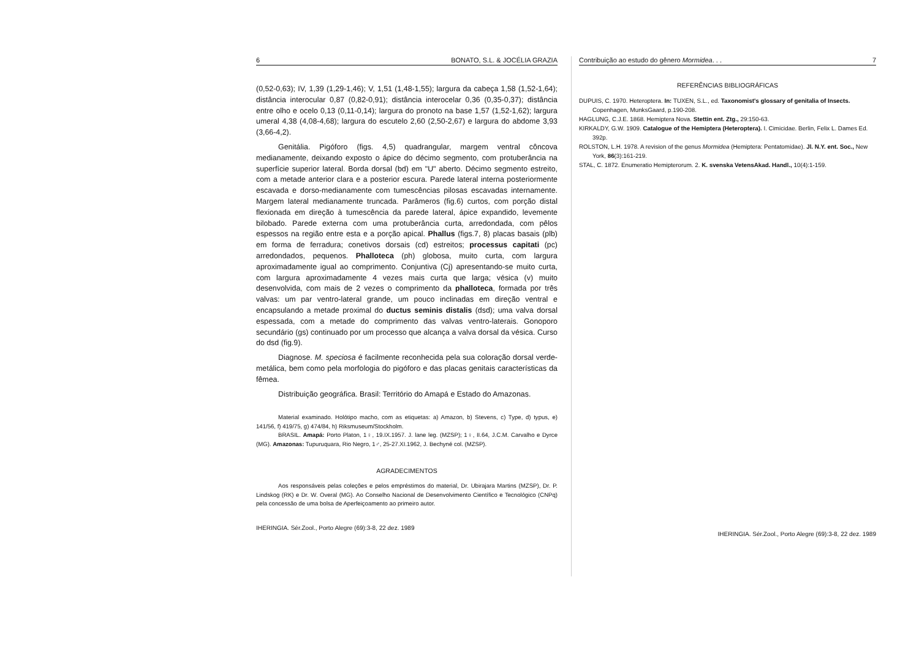6 BONATO, S.L. & JOCÉLIA GRAZIA
(0,52-0,63); IV, 1,39 (1,29-1,46); V, 1,51 (1,48-1,55); largura da cabeça 1,58 (1,52-1,64); distância interocular 0,87 (0,82-0,91); distância interocelar 0,36 (0,35-0,37); distância entre olho e ocelo 0,13 (0,11-0,14); largura do pronoto na base 1,57 (1,52-1,62); largura umeral 4,38 (4,08-4,68); largura do escutelo 2,60 (2,50-2,67) e largura do abdome 3,93 (3,66-4,2).
Genitália. Pigóforo (figs. 4,5) quadrangular, margem ventral côncova medianamente, deixando exposto o ápice do décimo segmento, com protuberância na superfície superior lateral. Borda dorsal (bd) em "U" aberto. Décimo segmento estreito, com a metade anterior clara e a posterior escura. Parede lateral interna posteriormente escavada e dorso-medianamente com tumescências pilosas escavadas internamente. Margem lateral medianamente truncada. Parâmeros (fig.6) curtos, com porção distal flexionada em direção à tumescência da parede lateral, ápice expandido, levemente bilobado. Parede externa com uma protuberância curta, arredondada, com pêlos espessos na região entre esta e a porção apical. Phallus (figs.7, 8) placas basais (plb) em forma de ferradura; conetivos dorsais (cd) estreitos; processus capitati (pc) arredondados, pequenos. Phalloteca (ph) globosa, muito curta, com largura aproximadamente igual ao comprimento. Conjuntiva (Cj) apresentando-se muito curta, com largura aproximadamente 4 vezes mais curta que larga; vésica (v) muito desenvolvida, com mais de 2 vezes o comprimento da phalloteca, formada por três valvas: um par ventro-lateral grande, um pouco inclinadas em direção ventral e encapsulando a metade proximal do ductus seminis distalis (dsd); uma valva dorsal espessada, com a metade do comprimento das valvas ventro-laterais. Gonoporo secundário (gs) continuado por um processo que alcança a valva dorsal da vésica. Curso do dsd (fig.9).
Diagnose. M. speciosa é facilmente reconhecida pela sua coloração dorsal verde-metálica, bem como pela morfologia do pigóforo e das placas genitais características da fêmea.
Distribuição geográfica. Brasil: Território do Amapá e Estado do Amazonas.
Material examinado. Holótipo macho, com as etiquetas: a) Amazon, b) Stevens, c) Type, d) typus, e) 141/56, f) 419/75, g) 474/84, h) Riksmuseum/Stockholm.
BRASIL. Amapá: Porto Platon, 1♀, 19.IX.1957. J. lane leg. (MZSP); 1♀, II.64, J.C.M. Carvalho e Dyrce (MG). Amazonas: Tupuruquara, Rio Negro, 1♂, 25-27.XI.1962, J. Bechyné col. (MZSP).
AGRADECIMENTOS
Aos responsáveis pelas coleções e pelos empréstimos do material, Dr. Ubirajara Martins (MZSP), Dr. P. Lindskog (RK) e Dr. W. Overal (MG). Ao Conselho Nacional de Desenvolvimento Científico e Tecnológico (CNPq) pela concessão de uma bolsa de Aperfeiçoamento ao primeiro autor.
IHERINGIA. Sér.Zool., Porto Alegre (69):3-8, 22 dez. 1989
Contribuição ao estudo do gênero Mormidea. . . 7
REFERÊNCIAS BIBLIOGRÁFICAS
DUPUIS, C. 1970. Heteroptera. In: TUXEN, S.L., ed. Taxonomist's glossary of genitalia of Insects. Copenhagen, MunksGaard, p.190-208.
HAGLUNG, C.J.E. 1868. Hemiptera Nova. Stettin ent. Ztg., 29:150-63.
KIRKALDY, G.W. 1909. Catalogue of the Hemiptera (Heteroptera). I. Cimicidae. Berlin, Felix L. Dames Ed. 392p.
ROLSTON, L.H. 1978. A revision of the genus Mormidea (Hemiptera: Pentatomidae). Jl. N.Y. ent. Soc., New York, 86(3):161-219.
STAL, C. 1872. Enumeratio Hemipterorum. 2. K. svenska VetensAkad. Handl., 10(4):1-159.
IHERINGIA. Sér.Zool., Porto Alegre (69):3-8, 22 dez. 1989